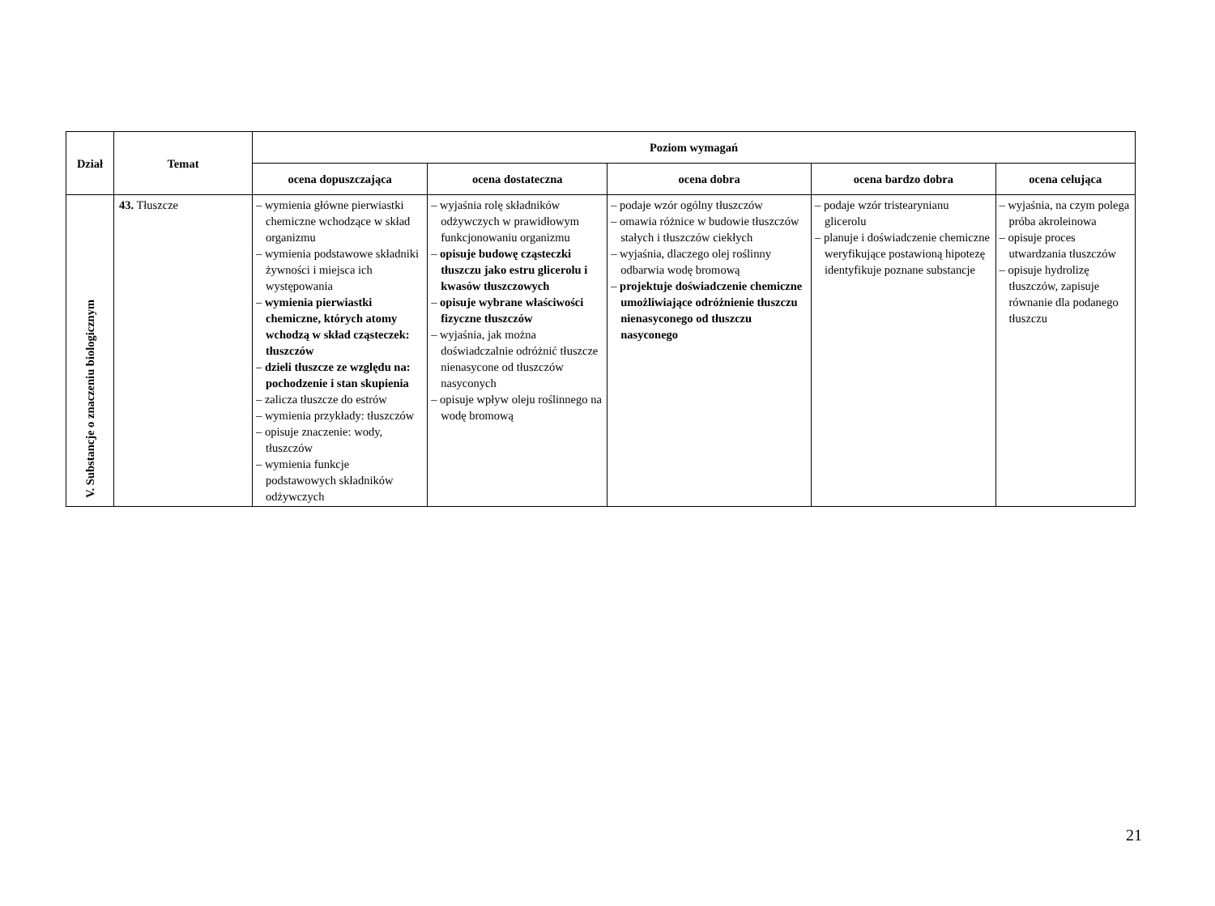| Dział | Temat | Poziom wymagań | | | | |
| --- | --- | --- | --- | --- | --- | --- |
| | | ocena dopuszczająca | ocena dostateczna | ocena dobra | ocena bardzo dobra | ocena celująca |
| V. Substancje o znaczeniu biologicznym | 43. Tłuszcze | – wymienia główne pierwiastki chemiczne wchodzące w skład organizmu – wymienia podstawowe składniki żywności i miejsca ich występowania – wymienia pierwiastki chemiczne, których atomy wchodzą w skład cząsteczek: tłuszczów – dzieli tłuszcze ze względu na: pochodzenie i stan skupienia – zalicza tłuszcze do estrów – wymienia przykłady: tłuszczów – opisuje znaczenie: wody, tłuszczów – wymienia funkcje podstawowych składników odżywczych | – wyjaśnia rolę składników odżywczych w prawidłowym funkcjonowaniu organizmu – opisuje budowę cząsteczki tłuszczu jako estru glicerolu i kwasów tłuszczowych – opisuje wybrane właściwości fizyczne tłuszczów – wyjaśnia, jak można doświadczalnie odróżnić tłuszcze nienasycone od tłuszczów nasyconych – opisuje wpływ oleju roślinnego na wodę bromową | – podaje wzór ogólny tłuszczów – omawia różnice w budowie tłuszczów stałych i tłuszczów ciekłych – wyjaśnia, dlaczego olej roślinny odbarwia wodę bromową – projektuje doświadczenie chemiczne umożliwiające odróżnienie tłuszczu nienasyconego od tłuszczu nasyconego | – podaje wzór tristearynianu glicerolu – planuje i doświadczenie chemiczne weryfikujące postawioną hipotezę identyfikuje poznane substancje | – wyjaśnia, na czym polega próba akroleinowa – opisuje proces utwardzania tłuszczów – opisuje hydrolizę tłuszczów, zapisuje równanie dla podanego tłuszczu |
21